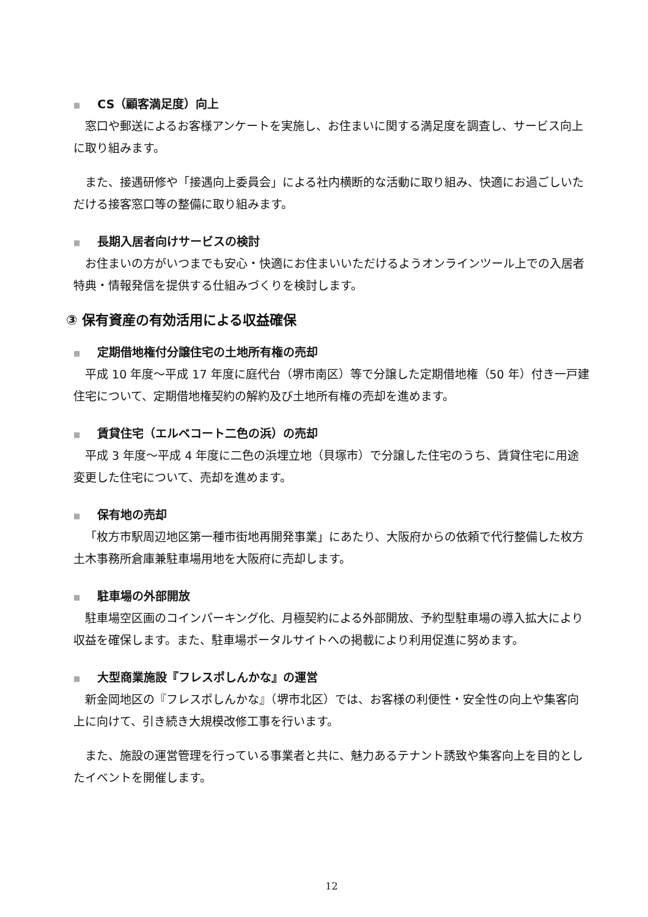■ CS（顧客満足度）向上
窓口や郵送によるお客様アンケートを実施し、お住まいに関する満足度を調査し、サービス向上に取り組みます。
また、接遇研修や「接遇向上委員会」による社内横断的な活動に取り組み、快適にお過ごしいただける接客窓口等の整備に取り組みます。
■ 長期入居者向けサービスの検討
お住まいの方がいつまでも安心・快適にお住まいいただけるようオンラインツール上での入居者特典・情報発信を提供する仕組みづくりを検討します。
③ 保有資産の有効活用による収益確保
■ 定期借地権付分譲住宅の土地所有権の売却
平成 10 年度～平成 17 年度に庭代台（堺市南区）等で分譲した定期借地権（50 年）付き一戸建住宅について、定期借地権契約の解約及び土地所有権の売却を進めます。
■ 賃貸住宅（エルベコート二色の浜）の売却
平成 3 年度～平成 4 年度に二色の浜埋立地（貝塚市）で分譲した住宅のうち、賃貸住宅に用途変更した住宅について、売却を進めます。
■ 保有地の売却
「枚方市駅周辺地区第一種市街地再開発事業」にあたり、大阪府からの依頼で代行整備した枚方土木事務所倉庫兼駐車場用地を大阪府に売却します。
■ 駐車場の外部開放
駐車場空区画のコインパーキング化、月極契約による外部開放、予約型駐車場の導入拡大により収益を確保します。また、駐車場ポータルサイトへの掲載により利用促進に努めます。
■ 大型商業施設『フレスポしんかな』の運営
新金岡地区の『フレスポしんかな』（堺市北区）では、お客様の利便性・安全性の向上や集客向上に向けて、引き続き大規模改修工事を行います。
また、施設の運営管理を行っている事業者と共に、魅力あるテナント誘致や集客向上を目的としたイベントを開催します。
12